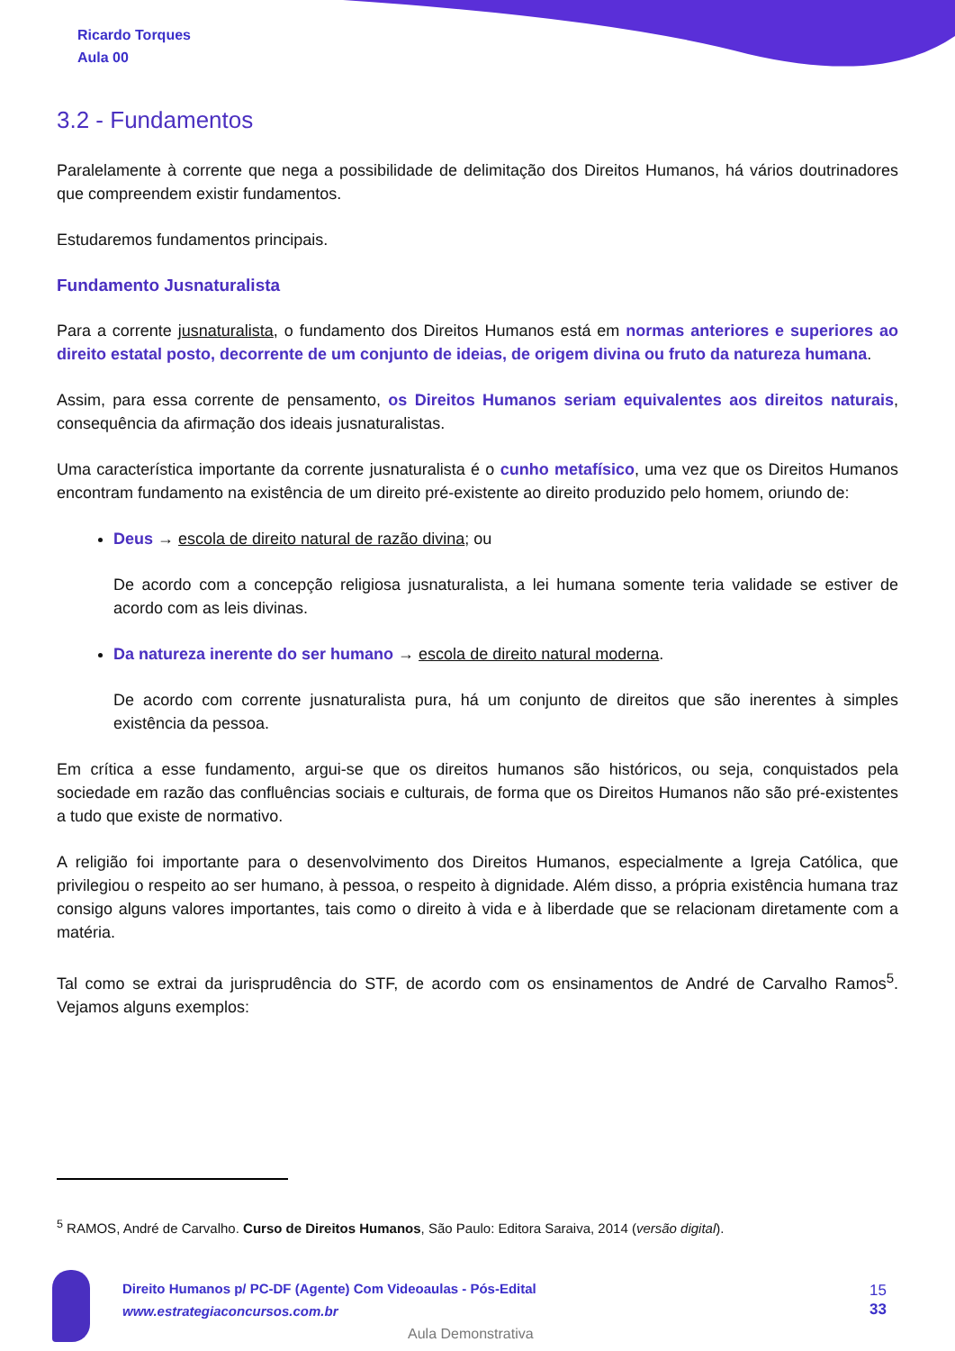Ricardo Torques
Aula 00
3.2 - Fundamentos
Paralelamente à corrente que nega a possibilidade de delimitação dos Direitos Humanos, há vários doutrinadores que compreendem existir fundamentos.
Estudaremos fundamentos principais.
Fundamento Jusnaturalista
Para a corrente jusnaturalista, o fundamento dos Direitos Humanos está em normas anteriores e superiores ao direito estatal posto, decorrente de um conjunto de ideias, de origem divina ou fruto da natureza humana.
Assim, para essa corrente de pensamento, os Direitos Humanos seriam equivalentes aos direitos naturais, consequência da afirmação dos ideais jusnaturalistas.
Uma característica importante da corrente jusnaturalista é o cunho metafísico, uma vez que os Direitos Humanos encontram fundamento na existência de um direito pré-existente ao direito produzido pelo homem, oriundo de:
Deus → escola de direito natural de razão divina; ou
De acordo com a concepção religiosa jusnaturalista, a lei humana somente teria validade se estiver de acordo com as leis divinas.
Da natureza inerente do ser humano → escola de direito natural moderna.
De acordo com corrente jusnaturalista pura, há um conjunto de direitos que são inerentes à simples existência da pessoa.
Em crítica a esse fundamento, argui-se que os direitos humanos são históricos, ou seja, conquistados pela sociedade em razão das confluências sociais e culturais, de forma que os Direitos Humanos não são pré-existentes a tudo que existe de normativo.
A religião foi importante para o desenvolvimento dos Direitos Humanos, especialmente a Igreja Católica, que privilegiou o respeito ao ser humano, à pessoa, o respeito à dignidade. Além disso, a própria existência humana traz consigo alguns valores importantes, tais como o direito à vida e à liberdade que se relacionam diretamente com a matéria.
Tal como se extrai da jurisprudência do STF, de acordo com os ensinamentos de André de Carvalho Ramos<sup>5</sup>. Vejamos alguns exemplos:
<sup>5</sup> RAMOS, André de Carvalho. Curso de Direitos Humanos, São Paulo: Editora Saraiva, 2014 (versão digital).
Direito Humanos p/ PC-DF (Agente) Com Videoaulas - Pós-Edital
www.estrategiaconcursos.com.br
15
33
Aula Demonstrativa